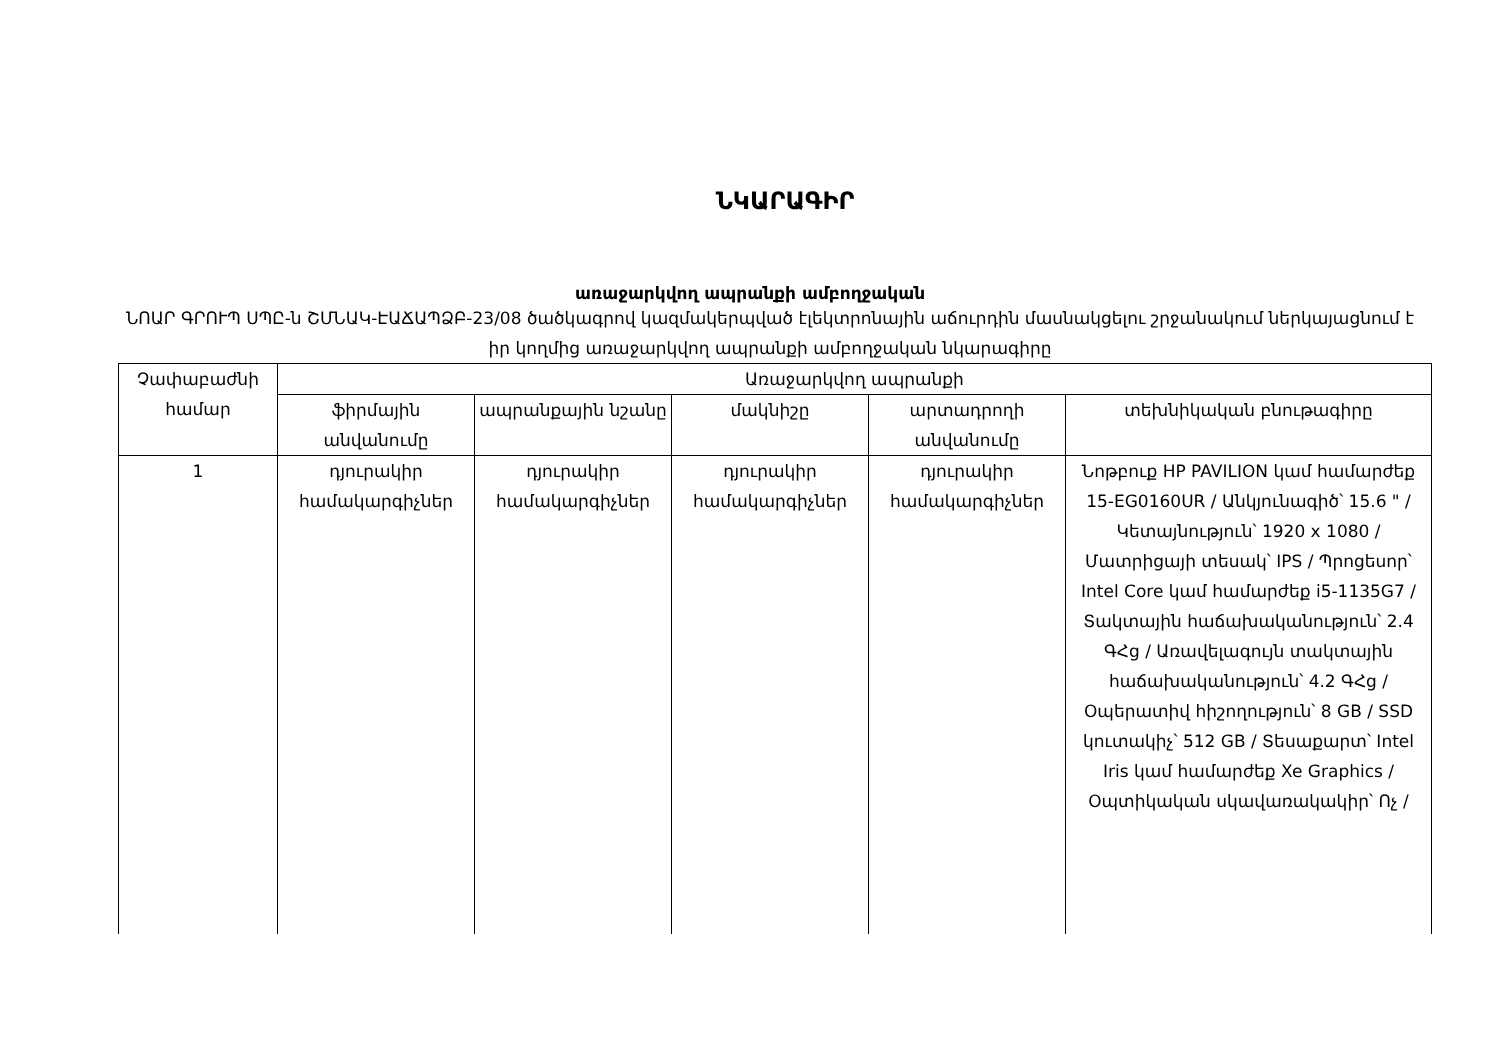ՆԿԱՐԱԳԻՐ
առաջարկվող ապրանքի ամբողջական
ՆՈԱՐ ԳՐՈՒՊ ՍՊԸ-ն ՇՄՆԱԿ-ԷԱՃԱՊՁԲ-23/08 ծածկագրով կազմակերպված էլեկտրոնային աճուրդին մասնակցելու շրջանակում ներկայացնում է իր կողմից առաջարկվող ապրանքի ամբողջական նկարագիրը
| Չափաբաժնի համար | Առաջարկվող ապրանքի | | | | |
| --- | --- | --- | --- | --- | --- |
| | ֆիրմային անվանումը | ապրանքային նշանը | մակնիշը | արտադրողի անվանումը | տեխնիկական բնութագիրը |
| 1 | դյուրակիր համակարգիչներ | դյուրակիր համակարգիչներ | դյուրակիր համակարգիչներ | դյուրակիր համակարգիչներ | Նոթբուք HP PAVILION կամ համարժեք 15-EG0160UR / Անկյունագիծ՝ 15.6 " / Կետայնություն՝ 1920 x 1080 / Մատրիցայի տեսակ՝ IPS / Պրոցեսոր՝ Intel Core կամ համարժեք i5-1135G7 / Տակտային հաճախականություն՝ 2.4 ԳՀց / Առավելագույն տակտային հաճախականություն՝ 4.2 ԳՀց / Օպերատիվ հիշողություն՝ 8 GB / SSD կուտակիչ՝ 512 GB / Տեսաքարտ՝ Intel Iris կամ համարժեք Xe Graphics / Օպտիկական սկավառակակիր՝ Ոչ / |